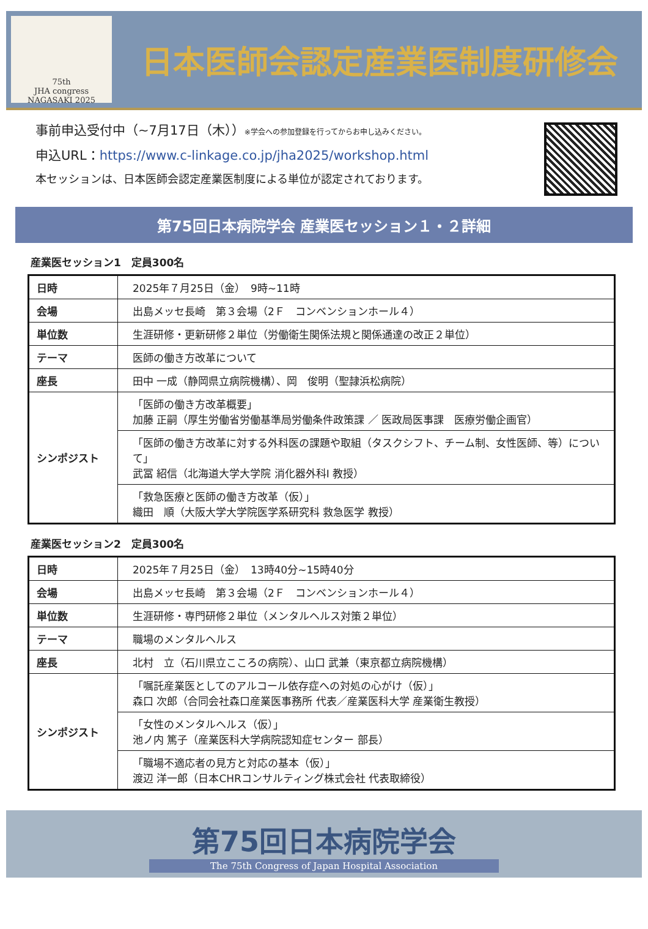75th
JHA congress
NAGASAKI 2025
日本医師会認定産業医制度研修会
事前申込受付中（~7月17日（木））※学会への参加登録を行ってからお申し込みください。
申込URL：https://www.c-linkage.co.jp/jha2025/workshop.html
本セッションは、日本医師会認定産業医制度による単位が認定されております。
第75回日本病院学会 産業医セッション１・２詳細
産業医セッション1　定員300名
| 日時 | 2025年７月25日（金） 9時~11時 |
| 会場 | 出島メッセ長崎 第３会場（2Ｆ コンベンションホール４） |
| 単位数 | 生涯研修・更新研修２単位（労働衛生関係法規と関係通達の改正２単位） |
| テーマ | 医師の働き方改革について |
| 座長 | 田中 一成（静岡県立病院機構）、岡 俊明（聖隷浜松病院） |
| シンポジスト | 「医師の働き方改革概要」 加藤 正嗣（厚生労働省労働基準局労働条件政策課 ／ 医政局医事課 医療労働企画官） |
| | 「医師の働き方改革に対する外科医の課題や取組（タスクシフト、チーム制、女性医師、等）について」 武冨 紹信（北海道大学大学院 消化器外科Ⅰ 教授） |
| | 「救急医療と医師の働き方改革（仮）」 織田 順（大阪大学大学院医学系研究科 救急医学 教授） |
産業医セッション2　定員300名
| 日時 | 2025年７月25日（金） 13時40分~15時40分 |
| 会場 | 出島メッセ長崎 第３会場（2Ｆ コンベンションホール４） |
| 単位数 | 生涯研修・専門研修２単位（メンタルヘルス対策２単位） |
| テーマ | 職場のメンタルヘルス |
| 座長 | 北村 立（石川県立こころの病院）、山口 武兼（東京都立病院機構） |
| シンポジスト | 「嘱託産業医としてのアルコール依存症への対処の心がけ（仮）」 森口 次郎（合同会社森口産業医事務所 代表／産業医科大学 産業衛生教授） |
| | 「女性のメンタルヘルス（仮）」 池ノ内 篤子（産業医科大学病院認知症センター 部長） |
| | 「職場不適応者の見方と対応の基本（仮）」 渡辺 洋一郎（日本CHRコンサルティング株式会社 代表取締役） |
第75回日本病院学会
The 75th Congress of Japan Hospital Association